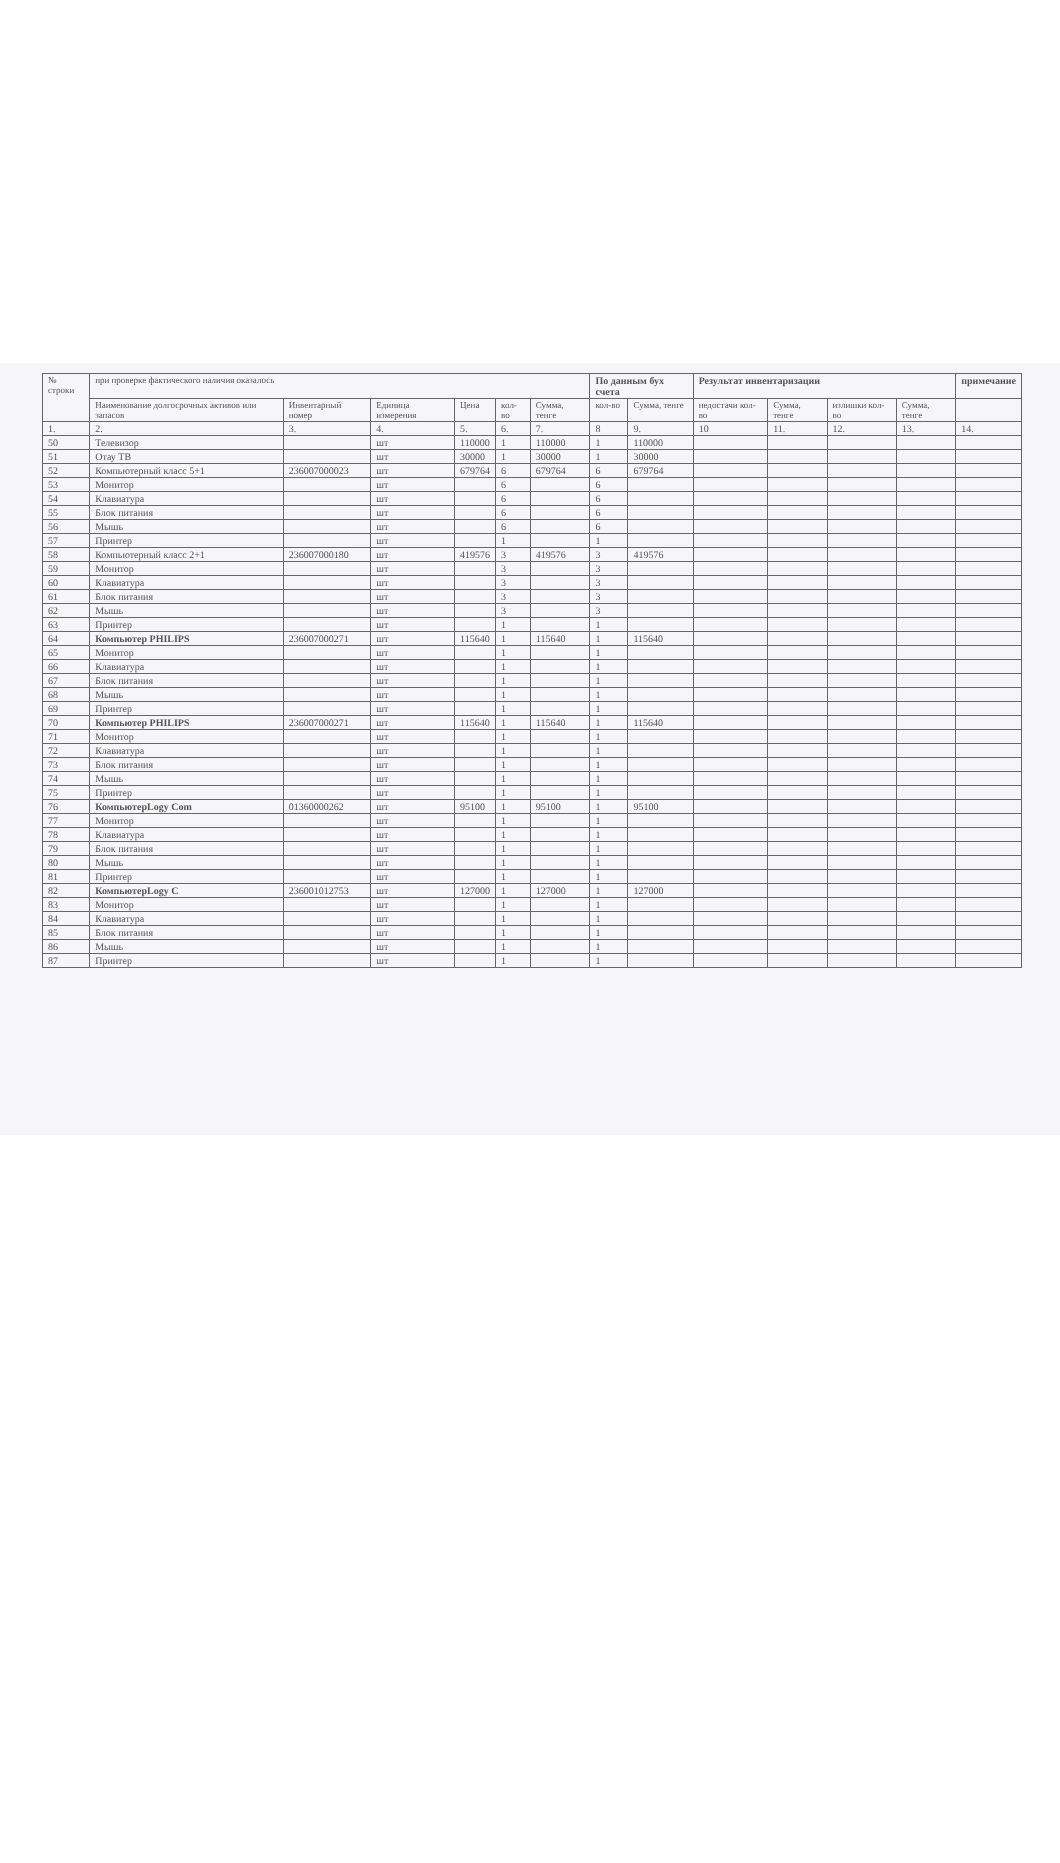| № строки | при проверке фактического наличия оказалось | | | | | | По данным бух счета | | Результат инвентаризации | | | | примечание |
| --- | --- | --- | --- | --- | --- | --- | --- | --- | --- | --- | --- | --- | --- |
| | Наименование долгосрочных активов или запасов | Инвентарный номер | Единица измерения | Цена | кол-во | Сумма, тенге | кол-во | Сумма, тенге | недостачи кол-во | Сумма, тенге | излишки кол-во | Сумма, тенге | |
| 1. | 2. | 3. | 4. | 5. | 6. | 7. | 8 | 9. | 10 | 11. | 12. | 13. | 14. |
| 50 | Телевизор | | шт | 110000 | 1 | 110000 | 1 | 110000 | | | | | |
| 51 | Отау ТВ | | шт | 30000 | 1 | 30000 | 1 | 30000 | | | | | |
| 52 | Компьютерный класс 5+1 | 236007000023 | шт | 679764 | 6 | 679764 | 6 | 679764 | | | | | |
| 53 | Монитор | | шт | | 6 | | 6 | | | | | | |
| 54 | Клавиатура | | шт | | 6 | | 6 | | | | | | |
| 55 | Блок питания | | шт | | 6 | | 6 | | | | | | |
| 56 | Мышь | | шт | | 6 | | 6 | | | | | | |
| 57 | Принтер | | шт | | 1 | | 1 | | | | | | |
| 58 | Компьютерный класс 2+1 | 236007000180 | шт | 419576 | 3 | 419576 | 3 | 419576 | | | | | |
| 59 | Монитор | | шт | | 3 | | 3 | | | | | | |
| 60 | Клавиатура | | шт | | 3 | | 3 | | | | | | |
| 61 | Блок питания | | шт | | 3 | | 3 | | | | | | |
| 62 | Мышь | | шт | | 3 | | 3 | | | | | | |
| 63 | Принтер | | шт | | 1 | | 1 | | | | | | |
| 64 | Компьютер PHILIPS | 236007000271 | шт | 115640 | 1 | 115640 | 1 | 115640 | | | | | |
| 65 | Монитор | | шт | | 1 | | 1 | | | | | | |
| 66 | Клавиатура | | шт | | 1 | | 1 | | | | | | |
| 67 | Блок питания | | шт | | 1 | | 1 | | | | | | |
| 68 | Мышь | | шт | | 1 | | 1 | | | | | | |
| 69 | Принтер | | шт | | 1 | | 1 | | | | | | |
| 70 | Компьютер PHILIPS | 236007000271 | шт | 115640 | 1 | 115640 | 1 | 115640 | | | | | |
| 71 | Монитор | | шт | | 1 | | 1 | | | | | | |
| 72 | Клавиатура | | шт | | 1 | | 1 | | | | | | |
| 73 | Блок питания | | шт | | 1 | | 1 | | | | | | |
| 74 | Мышь | | шт | | 1 | | 1 | | | | | | |
| 75 | Принтер | | шт | | 1 | | 1 | | | | | | |
| 76 | КомпьютерLogy Com | 01360000262 | шт | 95100 | 1 | 95100 | 1 | 95100 | | | | | |
| 77 | Монитор | | шт | | 1 | | 1 | | | | | | |
| 78 | Клавиатура | | шт | | 1 | | 1 | | | | | | |
| 79 | Блок питания | | шт | | 1 | | 1 | | | | | | |
| 80 | Мышь | | шт | | 1 | | 1 | | | | | | |
| 81 | Принтер | | шт | | 1 | | 1 | | | | | | |
| 82 | КомпьютерLogy C | 236001012753 | шт | 127000 | 1 | 127000 | 1 | 127000 | | | | | |
| 83 | Монитор | | шт | | 1 | | 1 | | | | | | |
| 84 | Клавиатура | | шт | | 1 | | 1 | | | | | | |
| 85 | Блок питания | | шт | | 1 | | 1 | | | | | | |
| 86 | Мышь | | шт | | 1 | | 1 | | | | | | |
| 87 | Принтер | | шт | | 1 | | 1 | | | | | | |